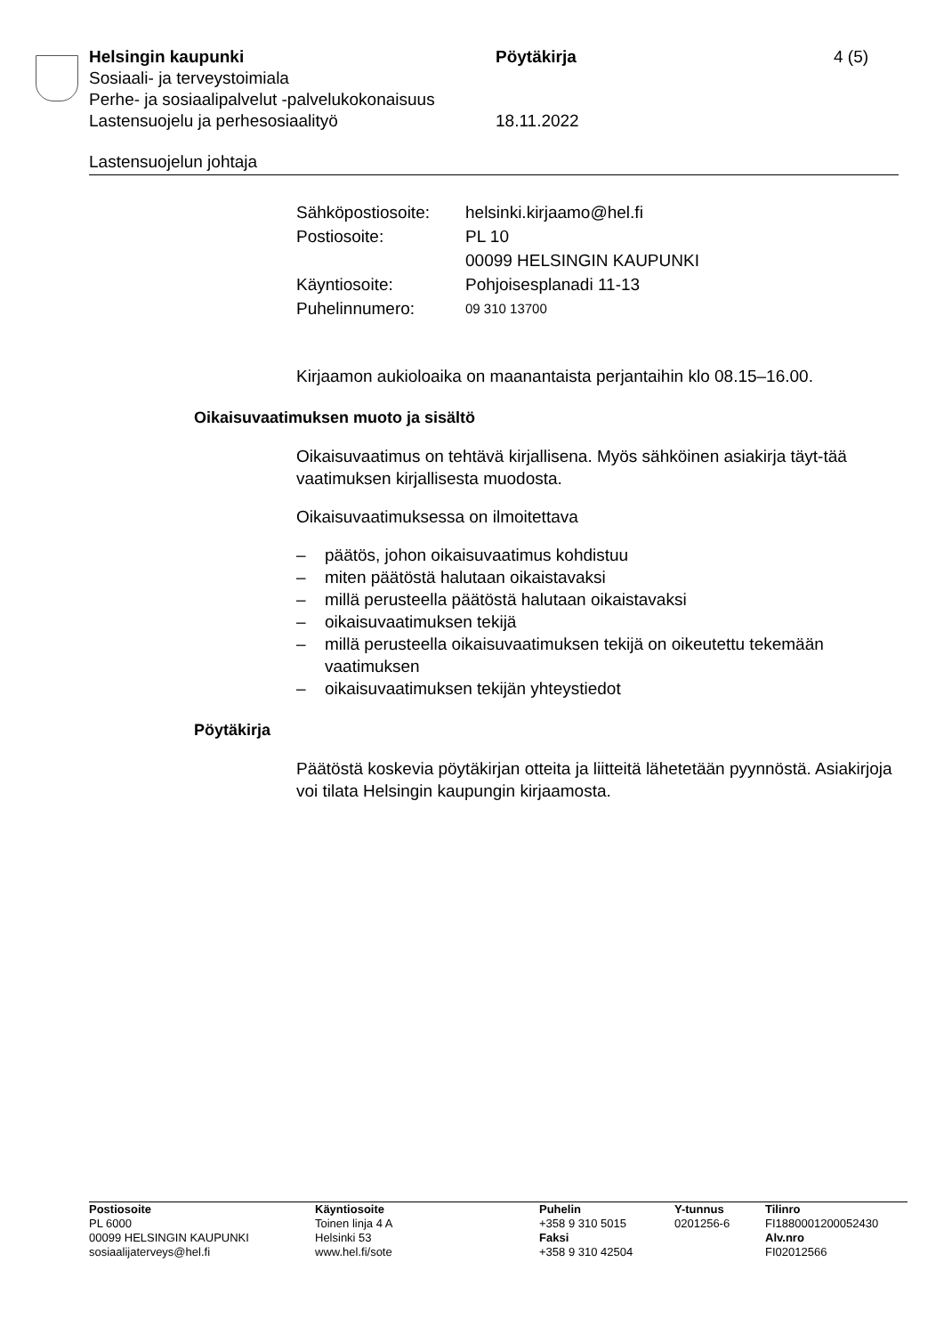Helsingin kaupunki Pöytäkirja 4 (5)
Sosiaali- ja terveystoimiala
Perhe- ja sosiaalipalvelut -palvelukokonaisuus
Lastensuojelu ja perhesosiaalityö 18.11.2022
Lastensuojelun johtaja
| Sähköpostiosoite: | helsinki.kirjaamo@hel.fi |
| Postiosoite: | PL 10 00099 HELSINGIN KAUPUNKI |
| Käyntiosoite: | Pohjoisesplanadi 11-13 |
| Puhelinnumero: | 09 310 13700 |
Kirjaamon aukioloaika on maanantaista perjantaihin klo 08.15–16.00.
Oikaisuvaatimuksen muoto ja sisältö
Oikaisuvaatimus on tehtävä kirjallisena. Myös sähköinen asiakirja täyt-tää vaatimuksen kirjallisesta muodosta.
Oikaisuvaatimuksessa on ilmoitettava
– päätös, johon oikaisuvaatimus kohdistuu
– miten päätöstä halutaan oikaistavaksi
– millä perusteella päätöstä halutaan oikaistavaksi
– oikaisuvaatimuksen tekijä
– millä perusteella oikaisuvaatimuksen tekijä on oikeutettu tekemään vaatimuksen
– oikaisuvaatimuksen tekijän yhteystiedot
Pöytäkirja
Päätöstä koskevia pöytäkirjan otteita ja liitteitä lähetetään pyynnöstä. Asiakirjoja voi tilata Helsingin kaupungin kirjaamosta.
Postiosoite
PL 6000
00099 HELSINGIN KAUPUNKI
sosiaalijaterveys@hel.fi
Käyntiosoite
Toinen linja 4 A
Helsinki 53
www.hel.fi/sote
Puhelin
+358 9 310 5015
Faksi
+358 9 310 42504
Y-tunnus
0201256-6
Tilinro
FI1880001200052430
Alv.nro
FI02012566